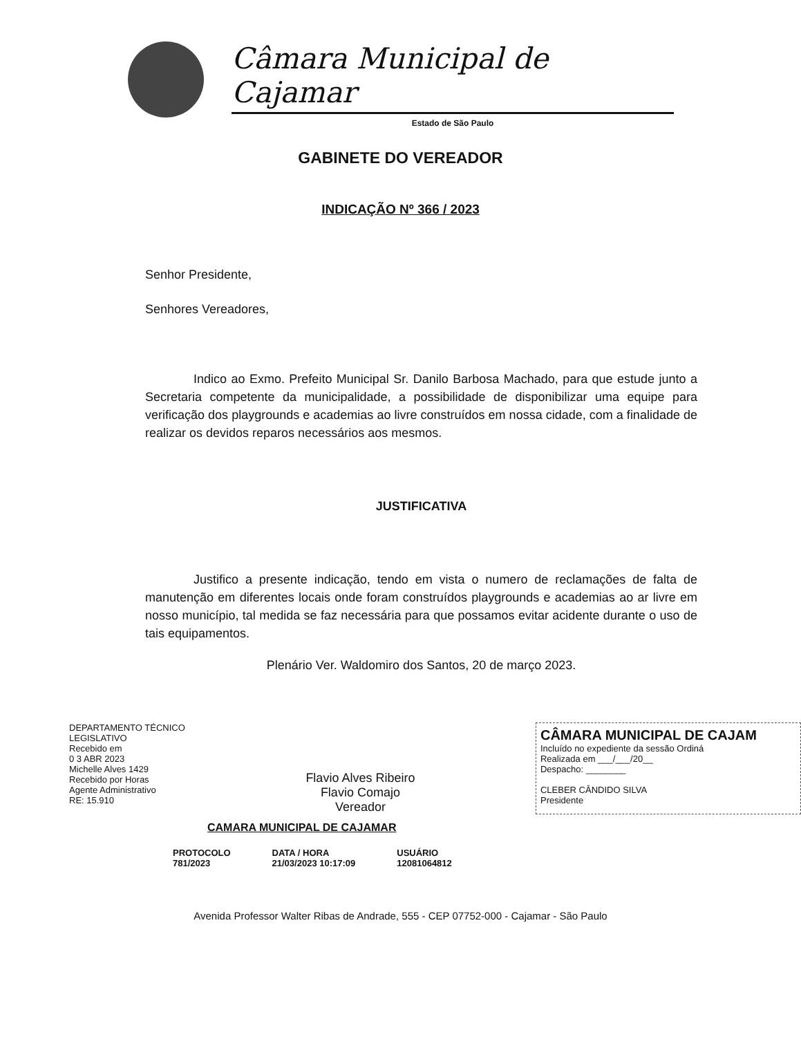Câmara Municipal de Cajamar
Estado de São Paulo
GABINETE DO VEREADOR
INDICAÇÃO Nº 366 / 2023
Senhor Presidente,
Senhores Vereadores,
Indico ao Exmo. Prefeito Municipal Sr. Danilo Barbosa Machado, para que estude junto a Secretaria competente da municipalidade, a possibilidade de disponibilizar uma equipe para verificação dos playgrounds e academias ao livre construídos em nossa cidade, com a finalidade de realizar os devidos reparos necessários aos mesmos.
JUSTIFICATIVA
Justifico a presente indicação, tendo em vista o numero de reclamações de falta de manutenção em diferentes locais onde foram construídos playgrounds e academias ao ar livre em nosso município, tal medida se faz necessária para que possamos evitar acidente durante o uso de tais equipamentos.
Plenário Ver. Waldomiro dos Santos, 20 de março 2023.
DEPARTAMENTO TÉCNICO
LEGISLATIVO
Recebido em
0 3 ABR 2023
Michelle Alves 1429
Recebido por Horas
Agente Administrativo
RE: 15.910
Flavio Alves Ribeiro
Flavio Comajo
Vereador
CÂMARA MUNICIPAL DE CAJAM
Incluído no expediente da sessão Ordiná
Realizada em ___/___/20__
Despacho: ________
CLEBER CÂNDIDO SILVA
Presidente
CAMARA MUNICIPAL DE CAJAMAR
PROTOCOLO
781/2023
DATA / HORA
21/03/2023 10:17:09
USUÁRIO
12081064812
Avenida Professor Walter Ribas de Andrade, 555 - CEP 07752-000 - Cajamar - São Paulo